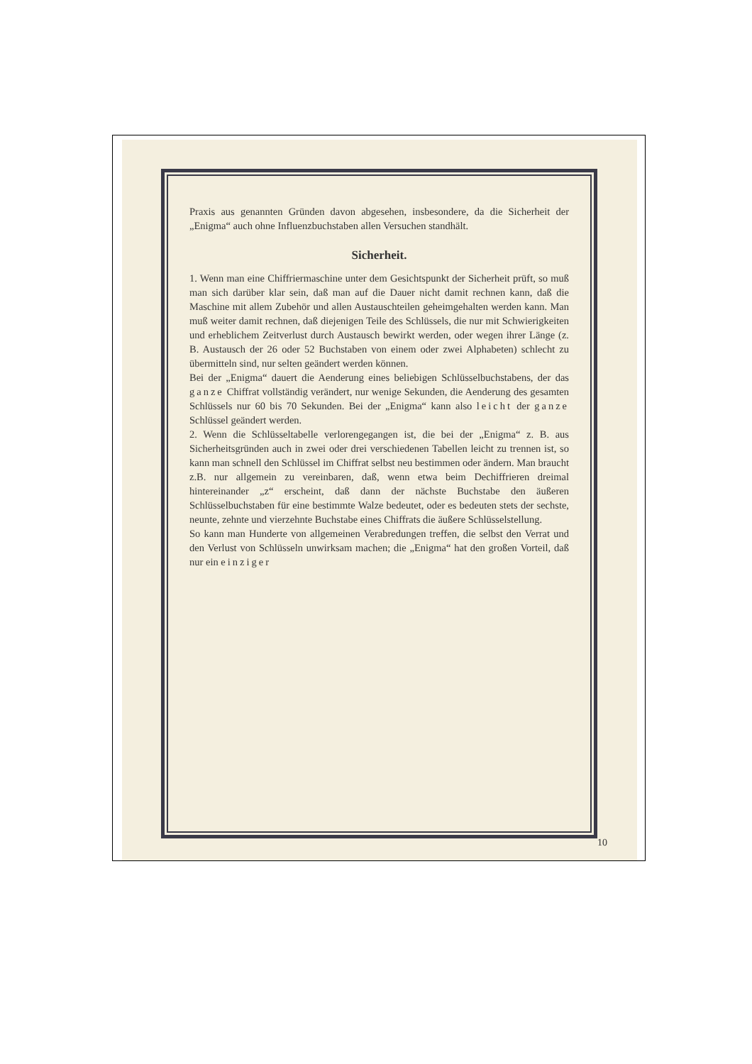Praxis aus genannten Gründen davon abgesehen, insbesondere, da die Sicherheit der „Enigma“ auch ohne Influenzbuchstaben allen Versuchen standhält.
Sicherheit.
1. Wenn man eine Chiffriermaschine unter dem Gesichtspunkt der Sicherheit prüft, so muß man sich darüber klar sein, daß man auf die Dauer nicht damit rechnen kann, daß die Maschine mit allem Zubehör und allen Austauschteilen geheimgehalten werden kann. Man muß weiter damit rechnen, daß diejenigen Teile des Schlüssels, die nur mit Schwierigkeiten und erheblichem Zeitverlust durch Austausch bewirkt werden, oder wegen ihrer Länge (z. B. Austausch der 26 oder 52 Buchstaben von einem oder zwei Alphabeten) schlecht zu übermitteln sind, nur selten geändert werden können.
Bei der „Enigma“ dauert die Aenderung eines beliebigen Schlüsselbuchstabens, der das ganze Chiffrat vollständig verändert, nur wenige Sekunden, die Aenderung des gesamten Schlüssels nur 60 bis 70 Sekunden. Bei der „Enigma“ kann also leicht der ganze Schlüssel geändert werden.
2. Wenn die Schlüsseltabelle verlorengegangen ist, die bei der „Enigma“ z. B. aus Sicherheitsgründen auch in zwei oder drei verschiedenen Tabellen leicht zu trennen ist, so kann man schnell den Schlüssel im Chiffrat selbst neu bestimmen oder ändern. Man braucht z.B. nur allgemein zu vereinbaren, daß, wenn etwa beim Dechiffrieren dreimal hintereinander „z“ erscheint, daß dann der nächste Buchstabe den äußeren Schlüsselbuchstaben für eine bestimmte Walze bedeutet, oder es bedeuten stets der sechste, neunte, zehnte und vierzehnte Buchstabe eines Chiffrats die äußere Schlüsselstellung.
So kann man Hunderte von allgemeinen Verabredungen treffen, die selbst den Verrat und den Verlust von Schlüsseln unwirksam machen; die „Enigma“ hat den großen Vorteil, daß nur ein einziger
10